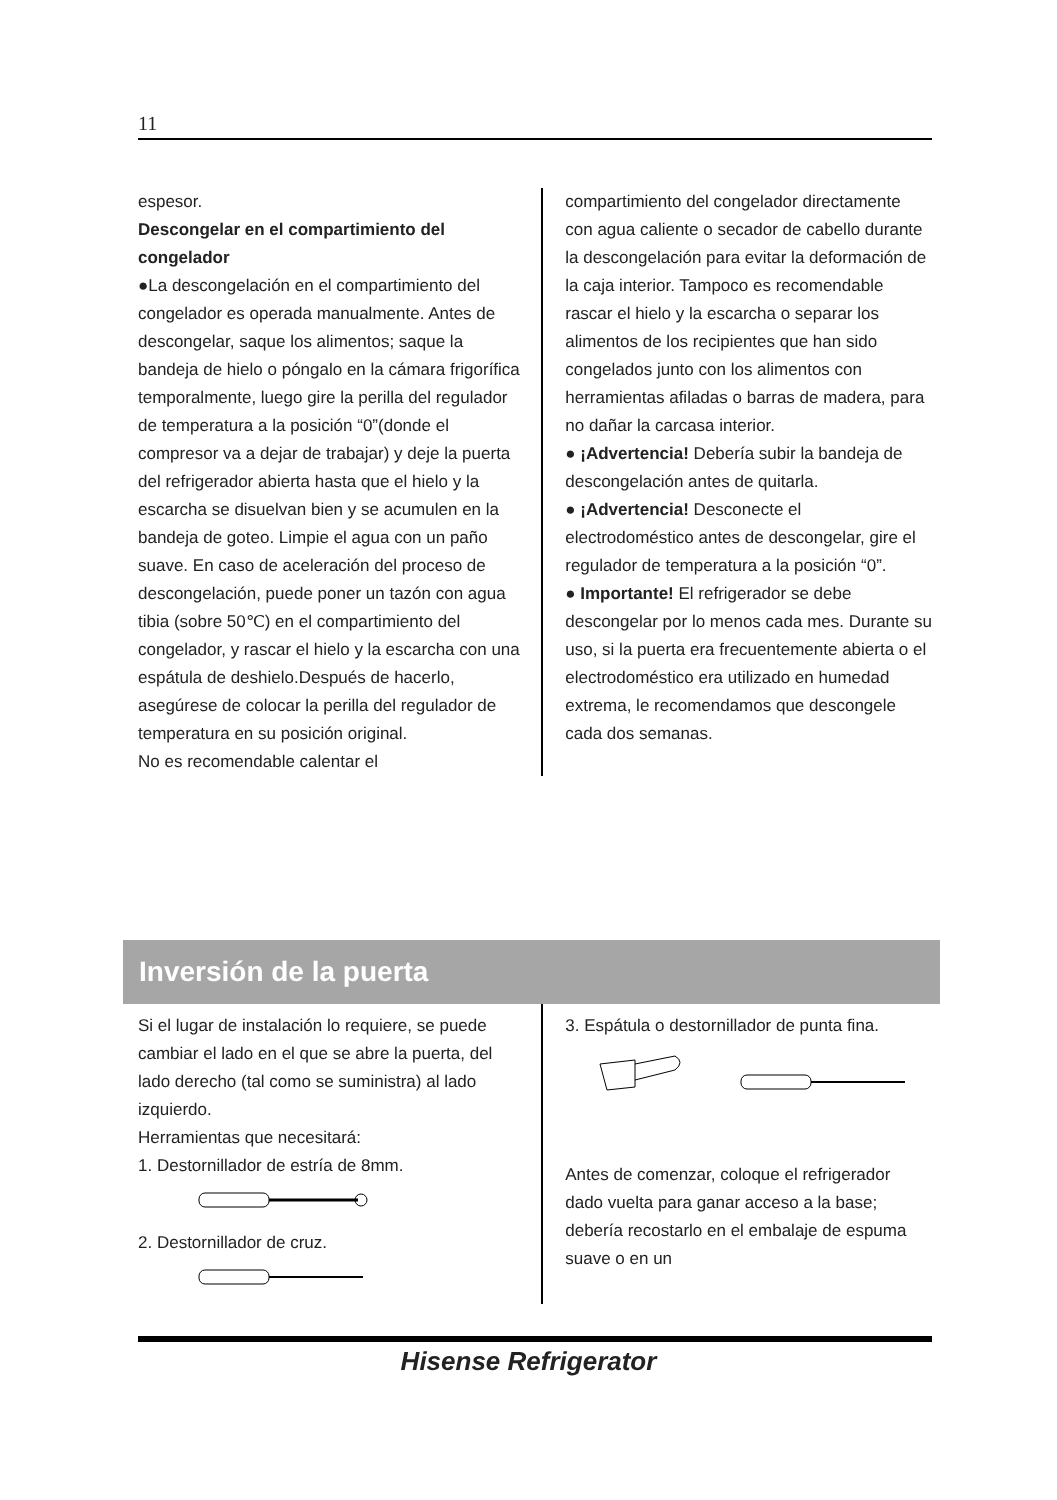11
espesor.
Descongelar en el compartimiento del congelador
●La descongelación en el compartimiento del congelador es operada manualmente. Antes de descongelar, saque los alimentos; saque la bandeja de hielo o póngalo en la cámara frigorífica temporalmente, luego gire la perilla del regulador de temperatura a la posición “0”(donde el compresor va a dejar de trabajar) y deje la puerta del refrigerador abierta hasta que el hielo y la escarcha se disuelvan bien y se acumulen en la bandeja de goteo. Limpie el agua con un paño suave. En caso de aceleración del proceso de descongelación, puede poner un tazón con agua tibia (sobre 50℃) en el compartimiento del congelador, y rascar el hielo y la escarcha con una espátula de deshielo.Después de hacerlo, asegúrese de colocar la perilla del regulador de temperatura en su posición original.
No es recomendable calentar el
compartimiento del congelador directamente con agua caliente o secador de cabello durante la descongelación para evitar la deformación de la caja interior. Tampoco es recomendable rascar el hielo y la escarcha o separar los alimentos de los recipientes que han sido congelados junto con los alimentos con herramientas afiladas o barras de madera, para no dañar la carcasa interior.
● ¡Advertencia! Debería subir la bandeja de descongelación antes de quitarla.
● ¡Advertencia! Desconecte el electrodoméstico antes de descongelar, gire el regulador de temperatura a la posición “0”.
● Importante! El refrigerador se debe descongelar por lo menos cada mes. Durante su uso, si la puerta era frecuentemente abierta o el electrodoméstico era utilizado en humedad extrema, le recomendamos que descongele cada dos semanas.
Inversión de la puerta
Si el lugar de instalación lo requiere, se puede cambiar el lado en el que se abre la puerta, del lado derecho (tal como se suministra) al lado izquierdo.
Herramientas que necesitará:
1. Destornillador de estría de 8mm.
2. Destornillador de cruz.
3. Espátula o destornillador de punta fina.
Antes de comenzar, coloque el refrigerador dado vuelta para ganar acceso a la base; debería recostarlo en el embalaje de espuma suave o en un
Hisense Refrigerator